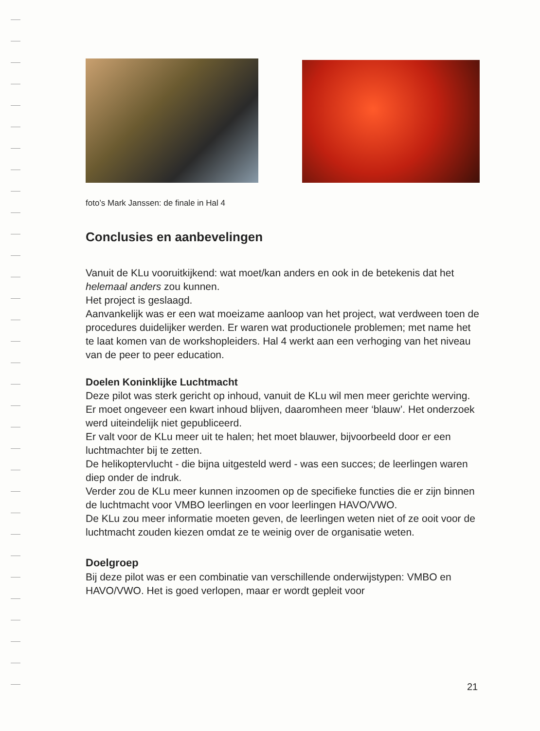foto’s Mark Janssen: de finale in Hal 4
Conclusies en aanbevelingen
Vanuit de KLu vooruitkijkend: wat moet/kan anders en ook in de betekenis dat het helemaal anders zou kunnen.
Het project is geslaagd.
Aanvankelijk was er een wat moeizame aanloop van het project, wat verdween toen de procedures duidelijker werden. Er waren wat productionele problemen; met name het te laat komen van de workshopleiders. Hal 4 werkt aan een verhoging van het niveau van de peer to peer education.
Doelen Koninklijke Luchtmacht
Deze pilot was sterk gericht op inhoud, vanuit de KLu wil men meer gerichte werving. Er moet ongeveer een kwart inhoud blijven, daaromheen meer ‘blauw’. Het onderzoek werd uiteindelijk niet gepubliceerd.
Er valt voor de KLu meer uit te halen; het moet blauwer, bijvoorbeeld door er een luchtmachter bij te zetten.
De helikoptervlucht - die bijna uitgesteld werd - was een succes; de leerlingen waren diep onder de indruk.
Verder zou de KLu meer kunnen inzoomen op de specifieke functies die er zijn binnen de luchtmacht voor VMBO leerlingen en voor leerlingen HAVO/VWO.
De KLu zou meer informatie moeten geven, de leerlingen weten niet of ze ooit voor de luchtmacht zouden kiezen omdat ze te weinig over de organisatie weten.
Doelgroep
Bij deze pilot was er een combinatie van verschillende onderwijstypen: VMBO en HAVO/VWO. Het is goed verlopen, maar er wordt gepleit voor
21